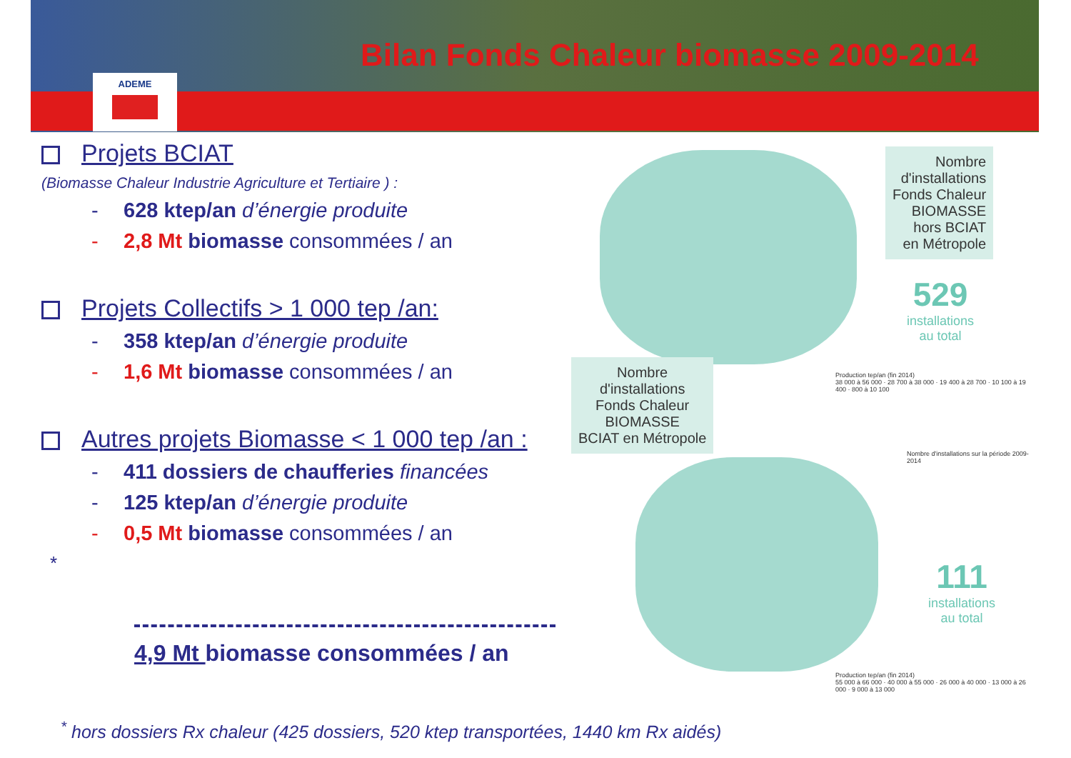ADEME
Bilan Fonds Chaleur biomasse 2009-2014
Projets BCIAT
(Biomasse Chaleur Industrie Agriculture et Tertiaire ) :
- 628 ktep/an d’énergie produite
- 2,8 Mt biomasse consommées / an
Projets Collectifs > 1 000 tep /an:
- 358 ktep/an d’énergie produite
- 1,6 Mt biomasse consommées / an
Autres projets Biomasse < 1 000 tep /an :
- 411 dossiers de chaufferies financées
- 125 ktep/an d’énergie produite
- 0,5 Mt biomasse consommées / an
*
4,9 Mt biomasse consommées / an
Nombre
d'installations
Fonds Chaleur
BIOMASSE
hors BCIAT
en Métropole
529
installations
au total
Production tep/an (fin 2014)
38 000 à 56 000 · 28 700 à 38 000 · 19 400 à 28 700 · 10 100 à 19 400 · 800 à 10 100
Nombre
d'installations
Fonds Chaleur
BIOMASSE
BCIAT en Métropole
Nombre d'installations sur la période 2009-2014
111
installations
au total
Production tep/an (fin 2014)
55 000 à 66 000 · 40 000 à 55 000 · 26 000 à 40 000 · 13 000 à 26 000 · 9 000 à 13 000
<sup>*</sup> hors dossiers Rx chaleur (425 dossiers, 520 ktep transportées, 1440 km Rx aidés)